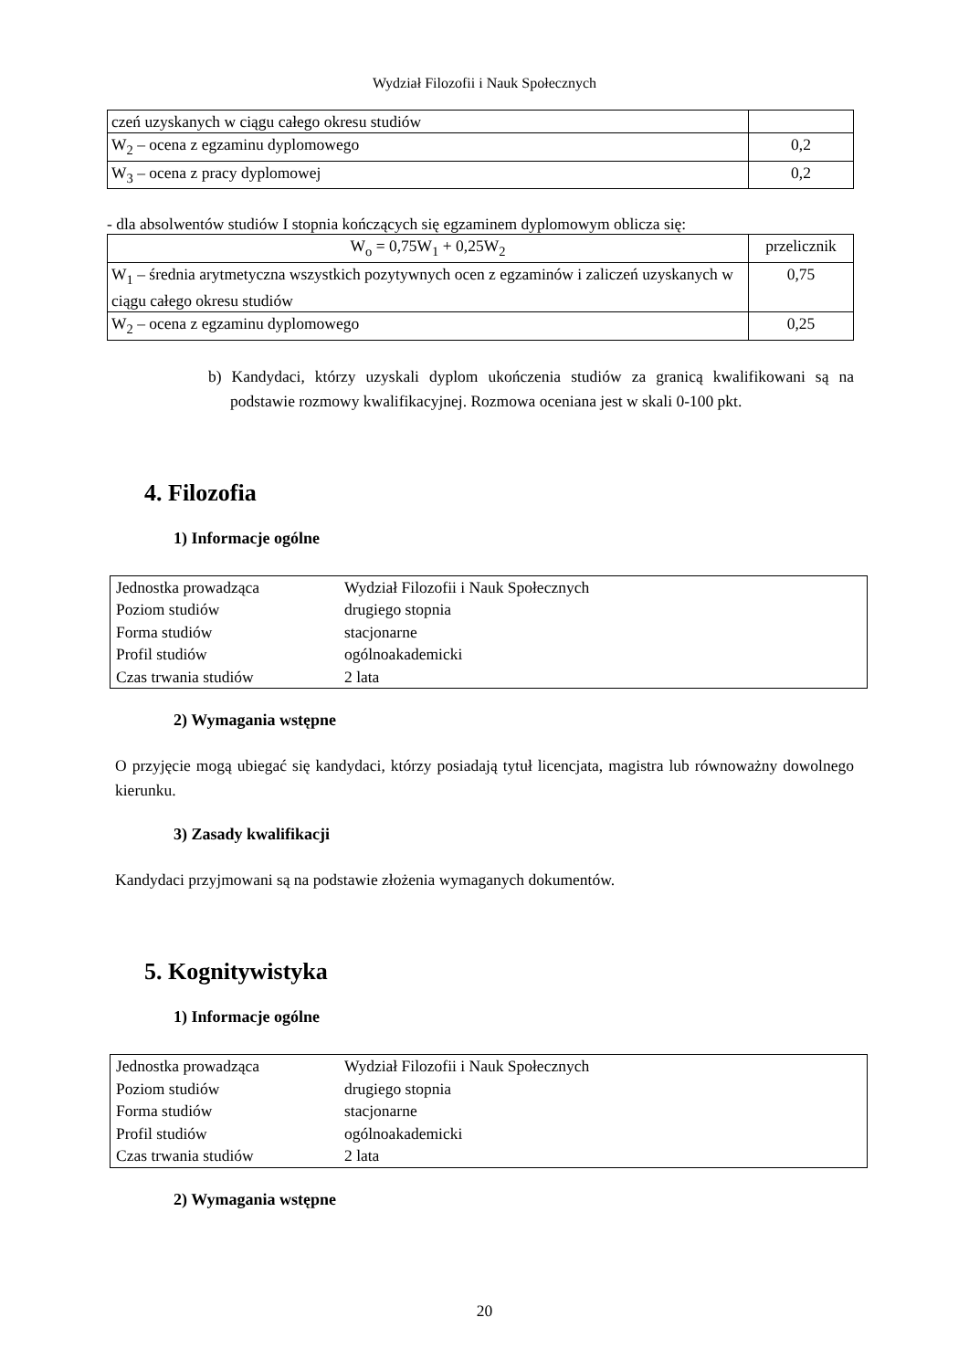Wydział Filozofii i Nauk Społecznych
| czeń uzyskanych w ciągu całego okresu studiów | |
| W<sub>2</sub> – ocena z egzaminu dyplomowego | 0,2 |
| W<sub>3</sub> – ocena z pracy dyplomowej | 0,2 |
- dla absolwentów studiów I stopnia kończących się egzaminem dyplomowym oblicza się:
| W<sub>o</sub> = 0,75W<sub>1</sub> + 0,25W<sub>2</sub> | przelicznik |
| W<sub>1</sub> – średnia arytmetyczna wszystkich pozytywnych ocen z egzaminów i zaliczeń uzyskanych w ciągu całego okresu studiów | 0,75 |
| W<sub>2</sub> – ocena z egzaminu dyplomowego | 0,25 |
b) Kandydaci, którzy uzyskali dyplom ukończenia studiów za granicą kwalifikowani są na podstawie rozmowy kwalifikacyjnej. Rozmowa oceniana jest w skali 0-100 pkt.
4. Filozofia
1) Informacje ogólne
| Jednostka prowadząca | Wydział Filozofii i Nauk Społecznych |
| Poziom studiów | drugiego stopnia |
| Forma studiów | stacjonarne |
| Profil studiów | ogólnoakademicki |
| Czas trwania studiów | 2 lata |
2) Wymagania wstępne
O przyjęcie mogą ubiegać się kandydaci, którzy posiadają tytuł licencjata, magistra lub równoważny dowolnego kierunku.
3) Zasady kwalifikacji
Kandydaci przyjmowani są na podstawie złożenia wymaganych dokumentów.
5. Kognitywistyka
1) Informacje ogólne
| Jednostka prowadząca | Wydział Filozofii i Nauk Społecznych |
| Poziom studiów | drugiego stopnia |
| Forma studiów | stacjonarne |
| Profil studiów | ogólnoakademicki |
| Czas trwania studiów | 2 lata |
2) Wymagania wstępne
20